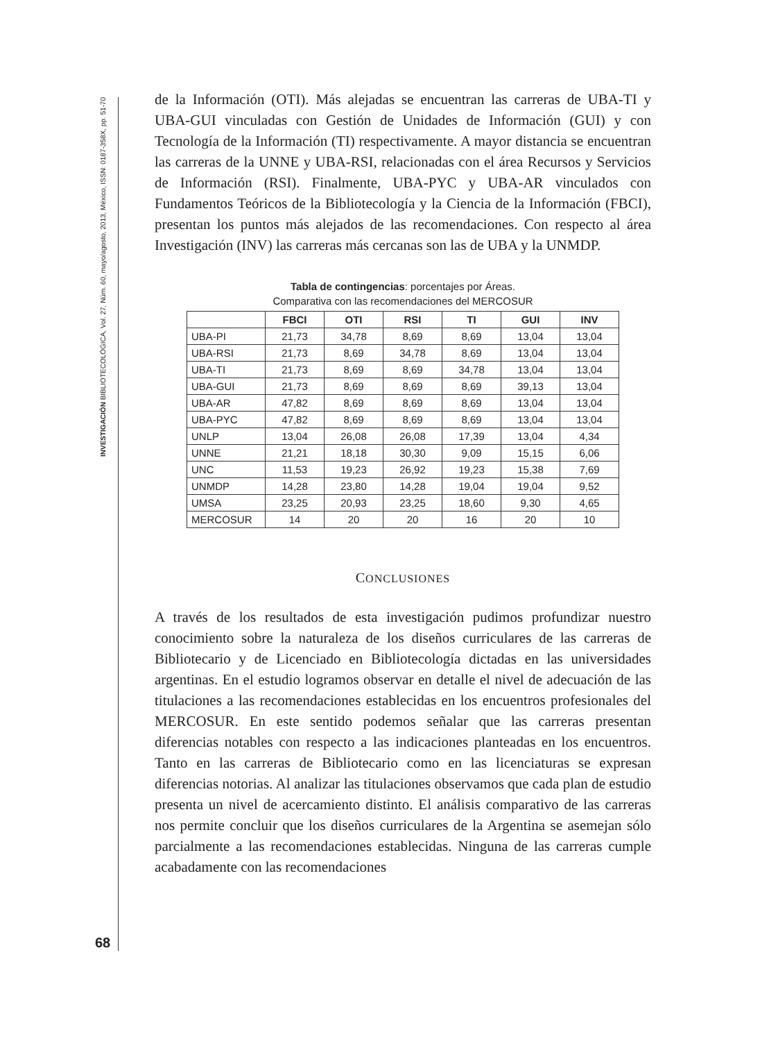INVESTIGACIÓN BIBLIOTECOLÓGICA, Vol. 27, Núm. 60, mayo/agosto, 2013, México, ISSN: 0187-358X, pp. 51-70
68
de la Información (OTI). Más alejadas se encuentran las carreras de UBA-TI y UBA-GUI vinculadas con Gestión de Unidades de Información (GUI) y con Tecnología de la Información (TI) respectivamente. A mayor distancia se encuentran las carreras de la UNNE y UBA-RSI, relacionadas con el área Recursos y Servicios de Información (RSI). Finalmente, UBA-PYC y UBA-AR vinculados con Fundamentos Teóricos de la Bibliotecología y la Ciencia de la Información (FBCI), presentan los puntos más alejados de las recomendaciones. Con respecto al área Investigación (INV) las carreras más cercanas son las de UBA y la UNMDP.
Tabla de contingencias: porcentajes por Áreas.
Comparativa con las recomendaciones del MERCOSUR
| | FBCI | OTI | RSI | TI | GUI | INV |
| --- | --- | --- | --- | --- | --- | --- |
| UBA-PI | 21,73 | 34,78 | 8,69 | 8,69 | 13,04 | 13,04 |
| UBA-RSI | 21,73 | 8,69 | 34,78 | 8,69 | 13,04 | 13,04 |
| UBA-TI | 21,73 | 8,69 | 8,69 | 34,78 | 13,04 | 13,04 |
| UBA-GUI | 21,73 | 8,69 | 8,69 | 8,69 | 39,13 | 13,04 |
| UBA-AR | 47,82 | 8,69 | 8,69 | 8,69 | 13,04 | 13,04 |
| UBA-PYC | 47,82 | 8,69 | 8,69 | 8,69 | 13,04 | 13,04 |
| UNLP | 13,04 | 26,08 | 26,08 | 17,39 | 13,04 | 4,34 |
| UNNE | 21,21 | 18,18 | 30,30 | 9,09 | 15,15 | 6,06 |
| UNC | 11,53 | 19,23 | 26,92 | 19,23 | 15,38 | 7,69 |
| UNMDP | 14,28 | 23,80 | 14,28 | 19,04 | 19,04 | 9,52 |
| UMSA | 23,25 | 20,93 | 23,25 | 18,60 | 9,30 | 4,65 |
| MERCOSUR | 14 | 20 | 20 | 16 | 20 | 10 |
CONCLUSIONES
A través de los resultados de esta investigación pudimos profundizar nuestro conocimiento sobre la naturaleza de los diseños curriculares de las carreras de Bibliotecario y de Licenciado en Bibliotecología dictadas en las universidades argentinas. En el estudio logramos observar en detalle el nivel de adecuación de las titulaciones a las recomendaciones establecidas en los encuentros profesionales del MERCOSUR. En este sentido podemos señalar que las carreras presentan diferencias notables con respecto a las indicaciones planteadas en los encuentros. Tanto en las carreras de Bibliotecario como en las licenciaturas se expresan diferencias notorias. Al analizar las titulaciones observamos que cada plan de estudio presenta un nivel de acercamiento distinto. El análisis comparativo de las carreras nos permite concluir que los diseños curriculares de la Argentina se asemejan sólo parcialmente a las recomendaciones establecidas. Ninguna de las carreras cumple acabadamente con las recomendaciones